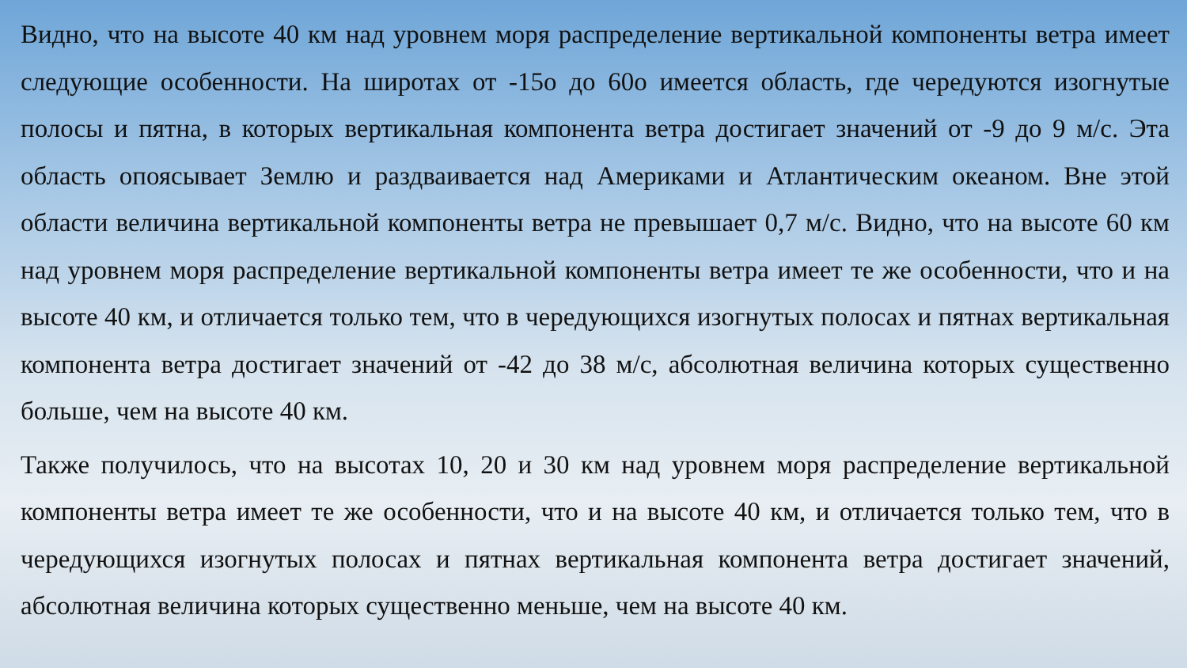Видно, что на высоте 40 км над уровнем моря распределение вертикальной компоненты ветра имеет следующие особенности. На широтах от -15о до 60о имеется область, где чередуются изогнутые полосы и пятна, в которых вертикальная компонента ветра достигает значений от -9 до 9 м/с. Эта область опоясывает Землю и раздваивается над Америками и Атлантическим океаном. Вне этой области величина вертикальной компоненты ветра не превышает 0,7 м/с. Видно, что на высоте 60 км над уровнем моря распределение вертикальной компоненты ветра имеет те же особенности, что и на высоте 40 км, и отличается только тем, что в чередующихся изогнутых полосах и пятнах вертикальная компонента ветра достигает значений от -42 до 38 м/с, абсолютная величина которых существенно больше, чем на высоте 40 км.
Также получилось, что на высотах 10, 20 и 30 км над уровнем моря распределение вертикальной компоненты ветра имеет те же особенности, что и на высоте 40 км, и отличается только тем, что в чередующихся изогнутых полосах и пятнах вертикальная компонента ветра достигает значений, абсолютная величина которых существенно меньше, чем на высоте 40 км.